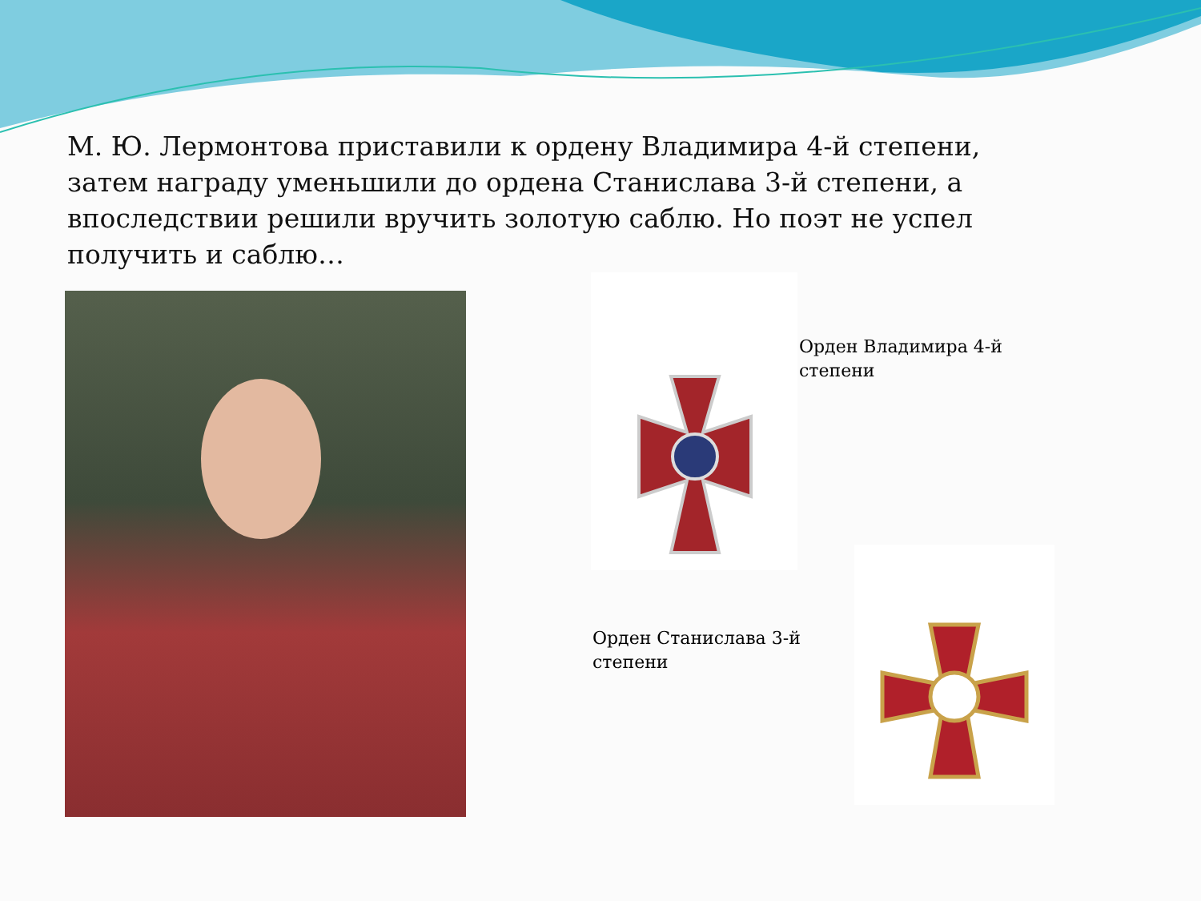М. Ю. Лермонтова приставили к ордену Владимира 4-й степени, затем награду уменьшили до ордена Станислава 3-й степени, а впоследствии решили вручить золотую саблю. Но поэт не успел получить и саблю…
Орден Владимира 4-й
степени
Орден Станислава 3-й
степени